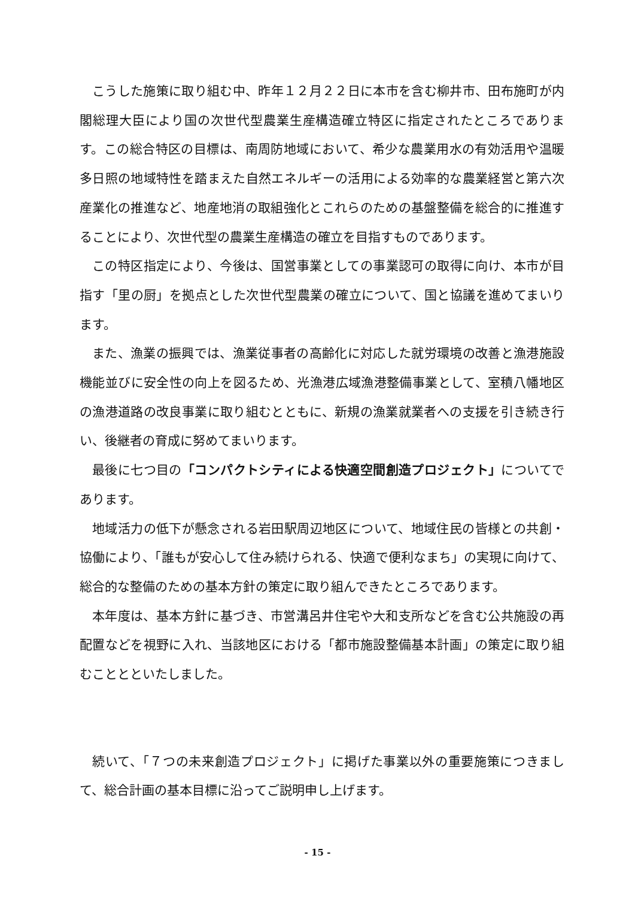こうした施策に取り組む中、昨年１２月２２日に本市を含む柳井市、田布施町が内閣総理大臣により国の次世代型農業生産構造確立特区に指定されたところであります。この総合特区の目標は、南周防地域において、希少な農業用水の有効活用や温暖多日照の地域特性を踏まえた自然エネルギーの活用による効率的な農業経営と第六次産業化の推進など、地産地消の取組強化とこれらのための基盤整備を総合的に推進することにより、次世代型の農業生産構造の確立を目指すものであります。
この特区指定により、今後は、国営事業としての事業認可の取得に向け、本市が目指す「里の厨」を拠点とした次世代型農業の確立について、国と協議を進めてまいります。
また、漁業の振興では、漁業従事者の高齢化に対応した就労環境の改善と漁港施設機能並びに安全性の向上を図るため、光漁港広域漁港整備事業として、室積八幡地区の漁港道路の改良事業に取り組むとともに、新規の漁業就業者への支援を引き続き行い、後継者の育成に努めてまいります。
最後に七つ目の「コンパクトシティによる快適空間創造プロジェクト」についてであります。
地域活力の低下が懸念される岩田駅周辺地区について、地域住民の皆様との共創・協働により、「誰もが安心して住み続けられる、快適で便利なまち」の実現に向けて、総合的な整備のための基本方針の策定に取り組んできたところであります。
本年度は、基本方針に基づき、市営溝呂井住宅や大和支所などを含む公共施設の再配置などを視野に入れ、当該地区における「都市施設整備基本計画」の策定に取り組むこととといたしました。
続いて、「７つの未来創造プロジェクト」に掲げた事業以外の重要施策につきまして、総合計画の基本目標に沿ってご説明申し上げます。
- 15 -